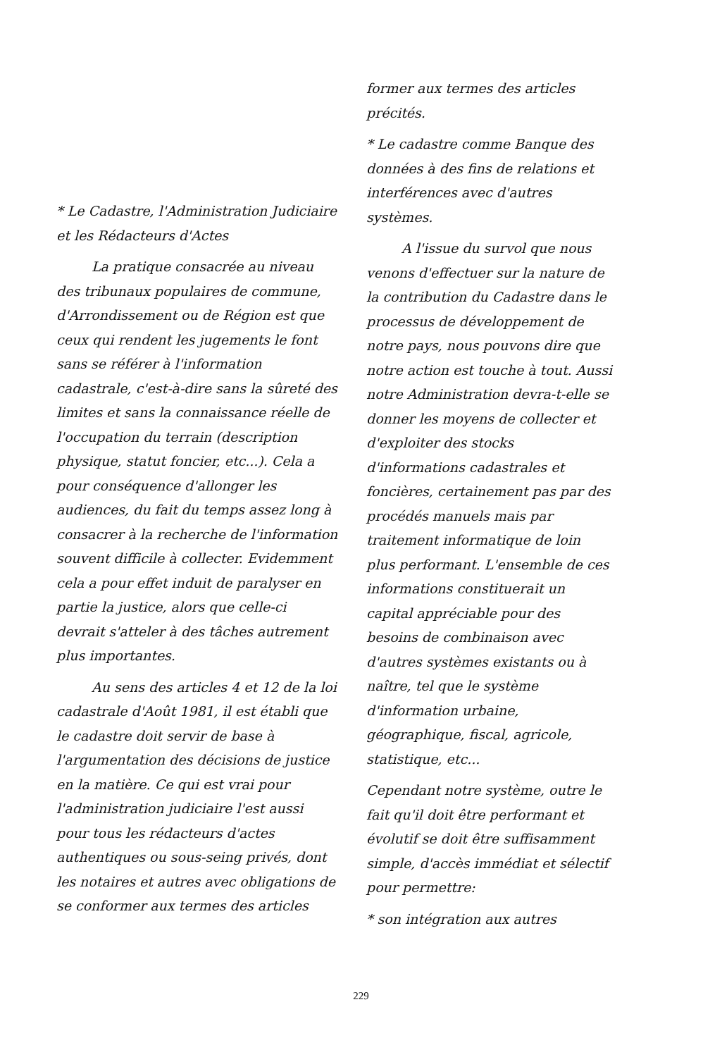* Le Cadastre, l'Administration Judiciaire et les Rédacteurs d'Actes
La pratique consacrée au niveau des tribunaux populaires de commune, d'Arrondissement ou de Région est que ceux qui rendent les jugements le font sans se référer à l'information cadastrale, c'est-à-dire sans la sûreté des limites et sans la connaissance réelle de l'occupation du terrain (description physique, statut foncier, etc...). Cela a pour conséquence d'allonger les audiences, du fait du temps assez long à consacrer à la recherche de l'information souvent difficile à collecter. Evidemment cela a pour effet induit de paralyser en partie la justice, alors que celle-ci devrait s'atteler à des tâches autrement plus importantes.
Au sens des articles 4 et 12 de la loi cadastrale d'Août 1981, il est établi que le cadastre doit servir de base à l'argumentation des décisions de justice en la matière. Ce qui est vrai pour l'administration judiciaire l'est aussi pour tous les rédacteurs d'actes authentiques ou sous-seing privés, dont les notaires et autres avec obligations de se conformer aux termes des articles
former aux termes des articles précités.
* Le cadastre comme Banque des données à des fins de relations et interférences avec d'autres systèmes.
A l'issue du survol que nous venons d'effectuer sur la nature de la contribution du Cadastre dans le processus de développement de notre pays, nous pouvons dire que notre action est touche à tout. Aussi notre Administration devra-t-elle se donner les moyens de collecter et d'exploiter des stocks d'informations cadastrales et foncières, certainement pas par des procédés manuels mais par traitement informatique de loin plus performant. L'ensemble de ces informations constituerait un capital appréciable pour des besoins de combinaison avec d'autres systèmes existants ou à naître, tel que le système d'information urbaine, géographique, fiscal, agricole, statistique, etc...
Cependant notre système, outre le fait qu'il doit être performant et évolutif se doit être suffisamment simple, d'accès immédiat et sélectif pour permettre:
* son intégration aux autres
229